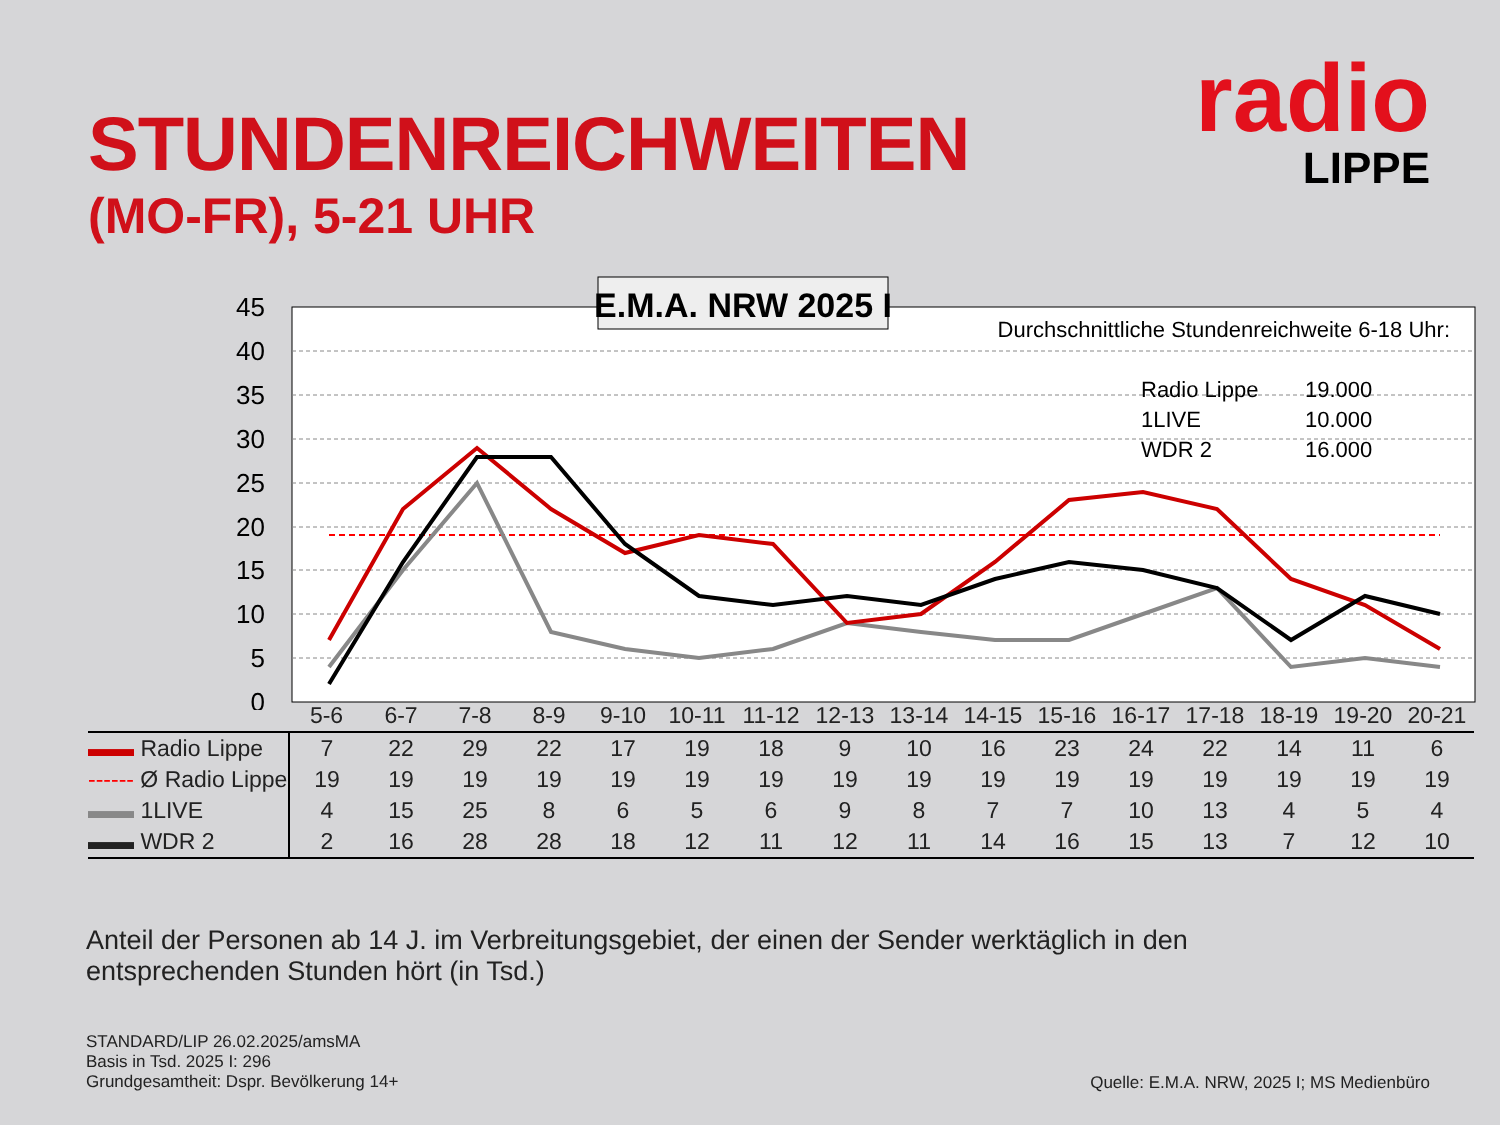STUNDENREICHWEITEN
(MO-FR), 5-21 UHR
radio
LIPPE
45
40
35
30
25
20
15
10
5
0
E.M.A. NRW 2025 I
Durchschnittliche Stundenreichweite 6-18 Uhr:
Radio Lippe
19.000
1LIVE
10.000
WDR 2
16.000
| | 5-6 | 6-7 | 7-8 | 8-9 | 9-10 | 10-11 | 11-12 | 12-13 | 13-14 | 14-15 | 15-16 | 16-17 | 17-18 | 18-19 | 19-20 | 20-21 |
| --- | --- | --- | --- | --- | --- | --- | --- | --- | --- | --- | --- | --- | --- | --- | --- | --- |
| ▬▬ Radio Lippe | 7 | 22 | 29 | 22 | 17 | 19 | 18 | 9 | 10 | 16 | 23 | 24 | 22 | 14 | 11 | 6 |
| ------ Ø Radio Lippe | 19 | 19 | 19 | 19 | 19 | 19 | 19 | 19 | 19 | 19 | 19 | 19 | 19 | 19 | 19 | 19 |
| ▬▬ 1LIVE | 4 | 15 | 25 | 8 | 6 | 5 | 6 | 9 | 8 | 7 | 7 | 10 | 13 | 4 | 5 | 4 |
| ▬▬ WDR 2 | 2 | 16 | 28 | 28 | 18 | 12 | 11 | 12 | 11 | 14 | 16 | 15 | 13 | 7 | 12 | 10 |
Anteil der Personen ab 14 J. im Verbreitungsgebiet, der einen der Sender werktäglich in den entsprechenden Stunden hört (in Tsd.)
STANDARD/LIP 26.02.2025/amsMA
Basis in Tsd. 2025 I: 296
Grundgesamtheit: Dspr. Bevölkerung 14+
Quelle: E.M.A. NRW, 2025 I; MS Medienbüro